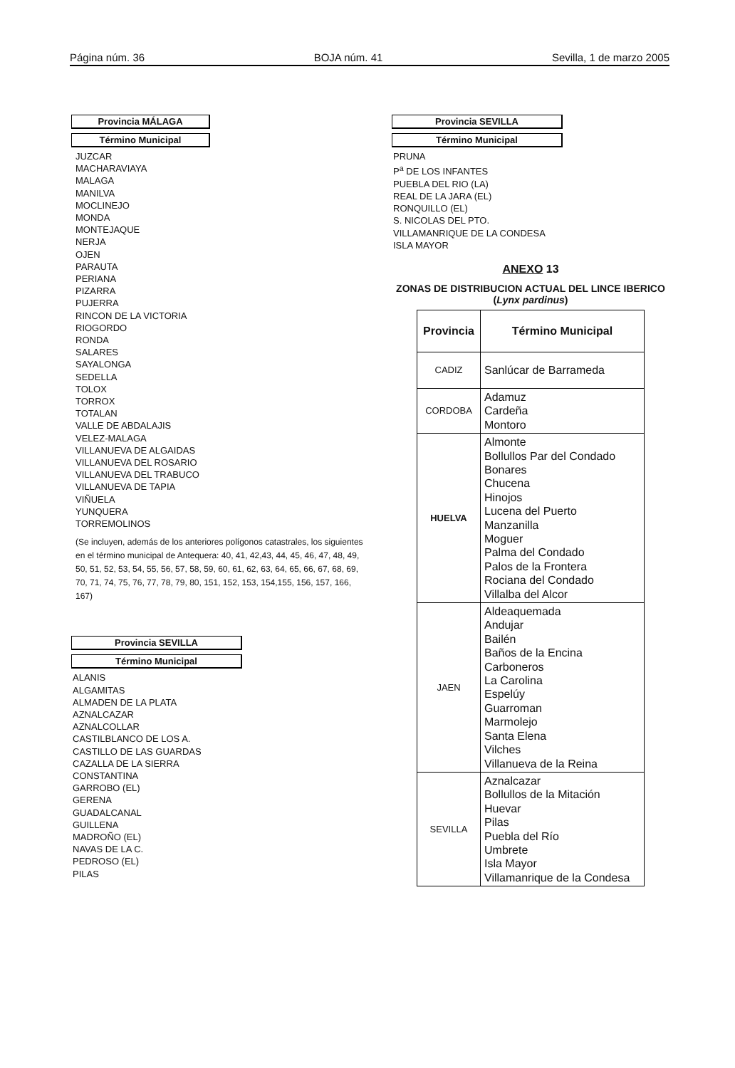Página núm. 36 BOJA núm. 41 Sevilla, 1 de marzo 2005
Provincia MÁLAGA
Término Municipal
JUZCAR
MACHARAVIAYA
MALAGA
MANILVA
MOCLINEJO
MONDA
MONTEJAQUE
NERJA
OJEN
PARAUTA
PERIANA
PIZARRA
PUJERRA
RINCON DE LA VICTORIA
RIOGORDO
RONDA
SALARES
SAYALONGA
SEDELLA
TOLOX
TORROX
TOTALAN
VALLE DE ABDALAJIS
VELEZ-MALAGA
VILLANUEVA DE ALGAIDAS
VILLANUEVA DEL ROSARIO
VILLANUEVA DEL TRABUCO
VILLANUEVA DE TAPIA
VIÑUELA
YUNQUERA
TORREMOLINOS
(Se incluyen, además de los anteriores polígonos catastrales, los siguientes en el término municipal de Antequera: 40, 41, 42,43, 44, 45, 46, 47, 48, 49, 50, 51, 52, 53, 54, 55, 56, 57, 58, 59, 60, 61, 62, 63, 64, 65, 66, 67, 68, 69, 70, 71, 74, 75, 76, 77, 78, 79, 80, 151, 152, 153, 154,155, 156, 157, 166, 167)
Provincia SEVILLA
Término Municipal
ALANIS
ALGAMITAS
ALMADEN DE LA PLATA
AZNALCAZAR
AZNALCOLLAR
CASTILBLANCO DE LOS A.
CASTILLO DE LAS GUARDAS
CAZALLA DE LA SIERRA
CONSTANTINA
GARROBO (EL)
GERENA
GUADALCANAL
GUILLENA
MADROÑO (EL)
NAVAS DE LA C.
PEDROSO (EL)
PILAS
Provincia SEVILLA
Término Municipal
PRUNA
P<sup>a</sup> DE LOS INFANTES
PUEBLA DEL RIO (LA)
REAL DE LA JARA (EL)
RONQUILLO (EL)
S. NICOLAS DEL PTO.
VILLAMANRIQUE DE LA CONDESA
ISLA MAYOR
ANEXO 13
ZONAS DE DISTRIBUCION ACTUAL DEL LINCE IBERICO
(Lynx pardinus)
| Provincia | Término Municipal |
| --- | --- |
| CADIZ | Sanlúcar de Barrameda |
| CORDOBA | Adamuz Cardeña Montoro |
| HUELVA | Almonte Bollullos Par del Condado Bonares Chucena Hinojos Lucena del Puerto Manzanilla Moguer Palma del Condado Palos de la Frontera Rociana del Condado Villalba del Alcor |
| JAEN | Aldeaquemada Andujar Bailén Baños de la Encina Carboneros La Carolina Espelúy Guarroman Marmolejo Santa Elena Vilches Villanueva de la Reina |
| SEVILLA | Aznalcazar Bollullos de la Mitación Huevar Pilas Puebla del Río Umbrete Isla Mayor Villamanrique de la Condesa |